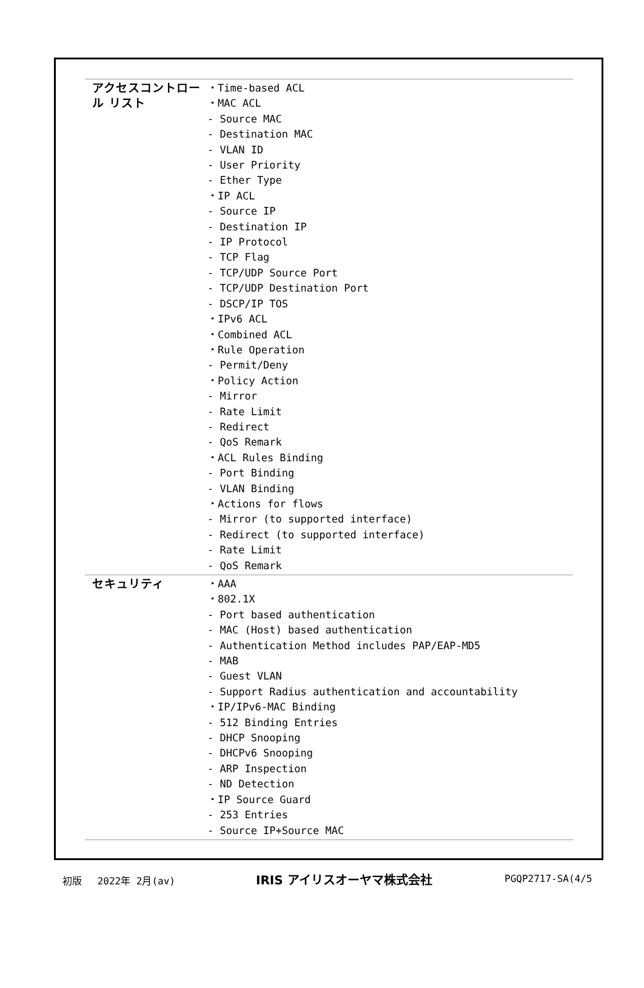| アクセスコントロール リスト | ・Time-based ACL ・MAC ACL - Source MAC - Destination MAC - VLAN ID - User Priority - Ether Type ・IP ACL - Source IP - Destination IP - IP Protocol - TCP Flag - TCP/UDP Source Port - TCP/UDP Destination Port - DSCP/IP TOS ・IPv6 ACL ・Combined ACL ・Rule Operation - Permit/Deny ・Policy Action - Mirror - Rate Limit - Redirect - QoS Remark ・ACL Rules Binding - Port Binding - VLAN Binding ・Actions for flows - Mirror (to supported interface) - Redirect (to supported interface) - Rate Limit - QoS Remark |
| セキュリティ | ・AAA ・802.1X - Port based authentication - MAC (Host) based authentication - Authentication Method includes PAP/EAP-MD5 - MAB - Guest VLAN - Support Radius authentication and accountability ・IP/IPv6-MAC Binding - 512 Binding Entries - DHCP Snooping - DHCPv6 Snooping - ARP Inspection - ND Detection ・IP Source Guard - 253 Entries - Source IP+Source MAC |
初版　 2022年 2月(av) IRIS アイリスオーヤマ株式会社 PGQP2717-SA(4/5